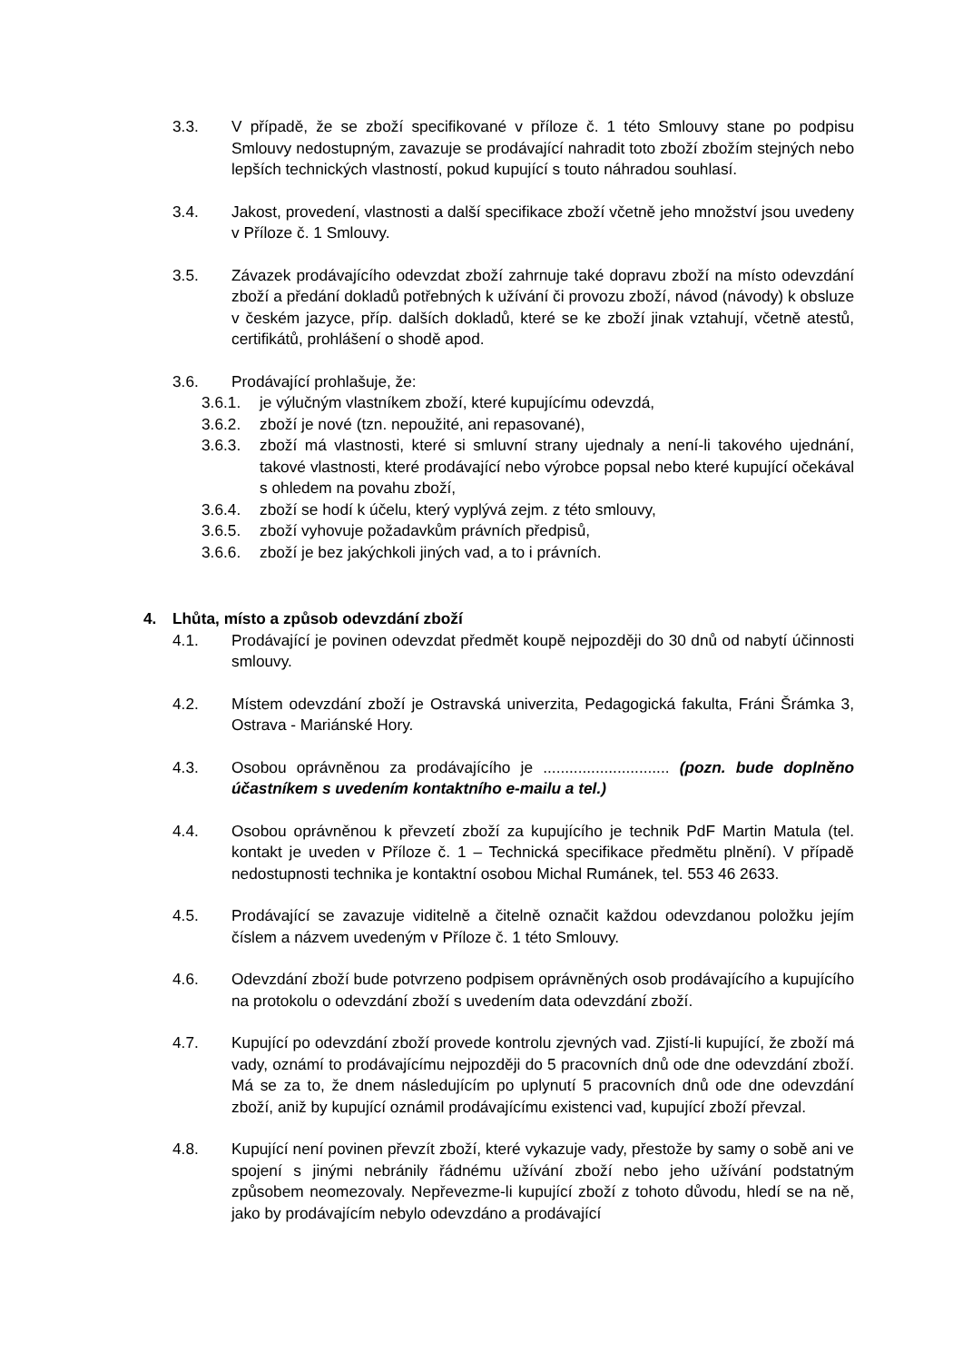3.3. V případě, že se zboží specifikované v příloze č. 1 této Smlouvy stane po podpisu Smlouvy nedostupným, zavazuje se prodávající nahradit toto zboží zbožím stejných nebo lepších technických vlastností, pokud kupující s touto náhradou souhlasí.
3.4. Jakost, provedení, vlastnosti a další specifikace zboží včetně jeho množství jsou uvedeny v Příloze č. 1 Smlouvy.
3.5. Závazek prodávajícího odevzdat zboží zahrnuje také dopravu zboží na místo odevzdání zboží a předání dokladů potřebných k užívání či provozu zboží, návod (návody) k obsluze v českém jazyce, příp. dalších dokladů, které se ke zboží jinak vztahují, včetně atestů, certifikátů, prohlášení o shodě apod.
3.6. Prodávající prohlašuje, že:
3.6.1. je výlučným vlastníkem zboží, které kupujícímu odevzdá,
3.6.2. zboží je nové (tzn. nepoužité, ani repasované),
3.6.3. zboží má vlastnosti, které si smluvní strany ujednaly a není-li takového ujednání, takové vlastnosti, které prodávající nebo výrobce popsal nebo které kupující očekával s ohledem na povahu zboží,
3.6.4. zboží se hodí k účelu, který vyplývá zejm. z této smlouvy,
3.6.5. zboží vyhovuje požadavkům právních předpisů,
3.6.6. zboží je bez jakýchkoli jiných vad, a to i právních.
4. Lhůta, místo a způsob odevzdání zboží
4.1. Prodávající je povinen odevzdat předmět koupě nejpozději do 30 dnů od nabytí účinnosti smlouvy.
4.2. Místem odevzdání zboží je Ostravská univerzita, Pedagogická fakulta, Fráni Šrámka 3, Ostrava - Mariánské Hory.
4.3. Osobou oprávněnou za prodávajícího je ............................. (pozn. bude doplněno účastníkem s uvedením kontaktního e-mailu a tel.)
4.4. Osobou oprávněnou k převzetí zboží za kupujícího je technik PdF Martin Matula (tel. kontakt je uveden v Příloze č. 1 – Technická specifikace předmětu plnění). V případě nedostupnosti technika je kontaktní osobou Michal Rumánek, tel. 553 46 2633.
4.5. Prodávající se zavazuje viditelně a čitelně označit každou odevzdanou položku jejím číslem a názvem uvedeným v Příloze č. 1 této Smlouvy.
4.6. Odevzdání zboží bude potvrzeno podpisem oprávněných osob prodávajícího a kupujícího na protokolu o odevzdání zboží s uvedením data odevzdání zboží.
4.7. Kupující po odevzdání zboží provede kontrolu zjevných vad. Zjistí-li kupující, že zboží má vady, oznámí to prodávajícímu nejpozději do 5 pracovních dnů ode dne odevzdání zboží. Má se za to, že dnem následujícím po uplynutí 5 pracovních dnů ode dne odevzdání zboží, aniž by kupující oznámil prodávajícímu existenci vad, kupující zboží převzal.
4.8. Kupující není povinen převzít zboží, které vykazuje vady, přestože by samy o sobě ani ve spojení s jinými nebránily řádnému užívání zboží nebo jeho užívání podstatným způsobem neomezovaly. Nepřevezme-li kupující zboží z tohoto důvodu, hledí se na ně, jako by prodávajícím nebylo odevzdáno a prodávající